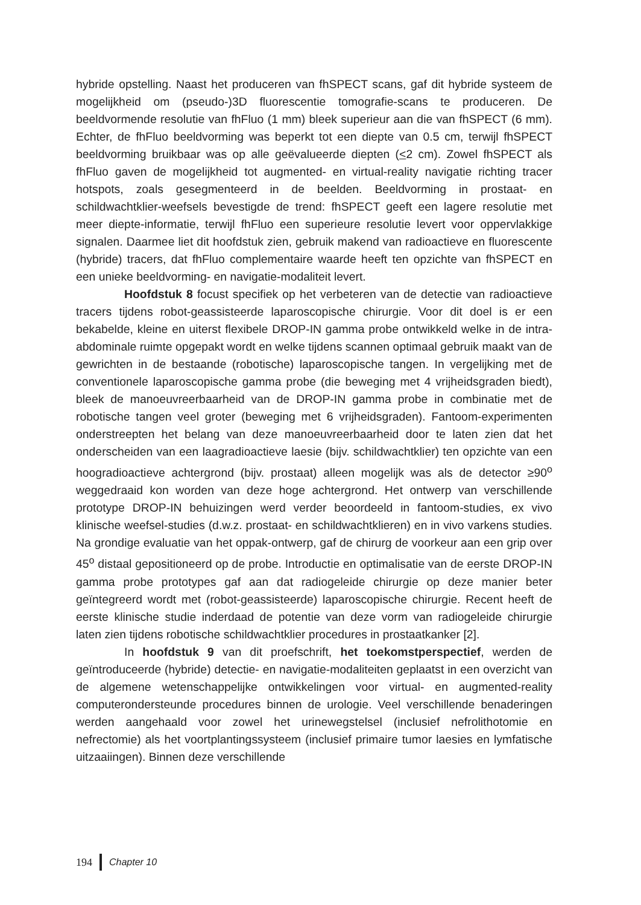hybride opstelling. Naast het produceren van fhSPECT scans, gaf dit hybride systeem de mogelijkheid om (pseudo-)3D fluorescentie tomografie-scans te produceren. De beeldvormende resolutie van fhFluo (1 mm) bleek superieur aan die van fhSPECT (6 mm). Echter, de fhFluo beeldvorming was beperkt tot een diepte van 0.5 cm, terwijl fhSPECT beeldvorming bruikbaar was op alle geëvalueerde diepten (<2 cm). Zowel fhSPECT als fhFluo gaven de mogelijkheid tot augmented- en virtual-reality navigatie richting tracer hotspots, zoals gesegmenteerd in de beelden. Beeldvorming in prostaat- en schildwachtklier-weefsels bevestigde de trend: fhSPECT geeft een lagere resolutie met meer diepte-informatie, terwijl fhFluo een superieure resolutie levert voor oppervlakkige signalen. Daarmee liet dit hoofdstuk zien, gebruik makend van radioactieve en fluorescente (hybride) tracers, dat fhFluo complementaire waarde heeft ten opzichte van fhSPECT en een unieke beeldvorming- en navigatie-modaliteit levert.
Hoofdstuk 8 focust specifiek op het verbeteren van de detectie van radioactieve tracers tijdens robot-geassisteerde laparoscopische chirurgie. Voor dit doel is er een bekabelde, kleine en uiterst flexibele DROP-IN gamma probe ontwikkeld welke in de intra-abdominale ruimte opgepakt wordt en welke tijdens scannen optimaal gebruik maakt van de gewrichten in de bestaande (robotische) laparoscopische tangen. In vergelijking met de conventionele laparoscopische gamma probe (die beweging met 4 vrijheidsgraden biedt), bleek de manoeuvreerbaarheid van de DROP-IN gamma probe in combinatie met de robotische tangen veel groter (beweging met 6 vrijheidsgraden). Fantoom-experimenten onderstreepten het belang van deze manoeuvreerbaarheid door te laten zien dat het onderscheiden van een laagradioactieve laesie (bijv. schildwachtklier) ten opzichte van een hoogradioactieve achtergrond (bijv. prostaat) alleen mogelijk was als de detector ≥90<sup>o</sup> weggedraaid kon worden van deze hoge achtergrond. Het ontwerp van verschillende prototype DROP-IN behuizingen werd verder beoordeeld in fantoom-studies, ex vivo klinische weefsel-studies (d.w.z. prostaat- en schildwachtklieren) en in vivo varkens studies. Na grondige evaluatie van het oppak-ontwerp, gaf de chirurg de voorkeur aan een grip over 45<sup>o</sup> distaal gepositioneerd op de probe. Introductie en optimalisatie van de eerste DROP-IN gamma probe prototypes gaf aan dat radiogeleide chirurgie op deze manier beter geïntegreerd wordt met (robot-geassisteerde) laparoscopische chirurgie. Recent heeft de eerste klinische studie inderdaad de potentie van deze vorm van radiogeleide chirurgie laten zien tijdens robotische schildwachtklier procedures in prostaatkanker [2].
In hoofdstuk 9 van dit proefschrift, het toekomstperspectief, werden de geïntroduceerde (hybride) detectie- en navigatie-modaliteiten geplaatst in een overzicht van de algemene wetenschappelijke ontwikkelingen voor virtual- en augmented-reality computerondersteunde procedures binnen de urologie. Veel verschillende benaderingen werden aangehaald voor zowel het urinewegstelsel (inclusief nefrolithotomie en nefrectomie) als het voortplantingssysteem (inclusief primaire tumor laesies en lymfatische uitzaaiingen). Binnen deze verschillende
194 Chapter 10